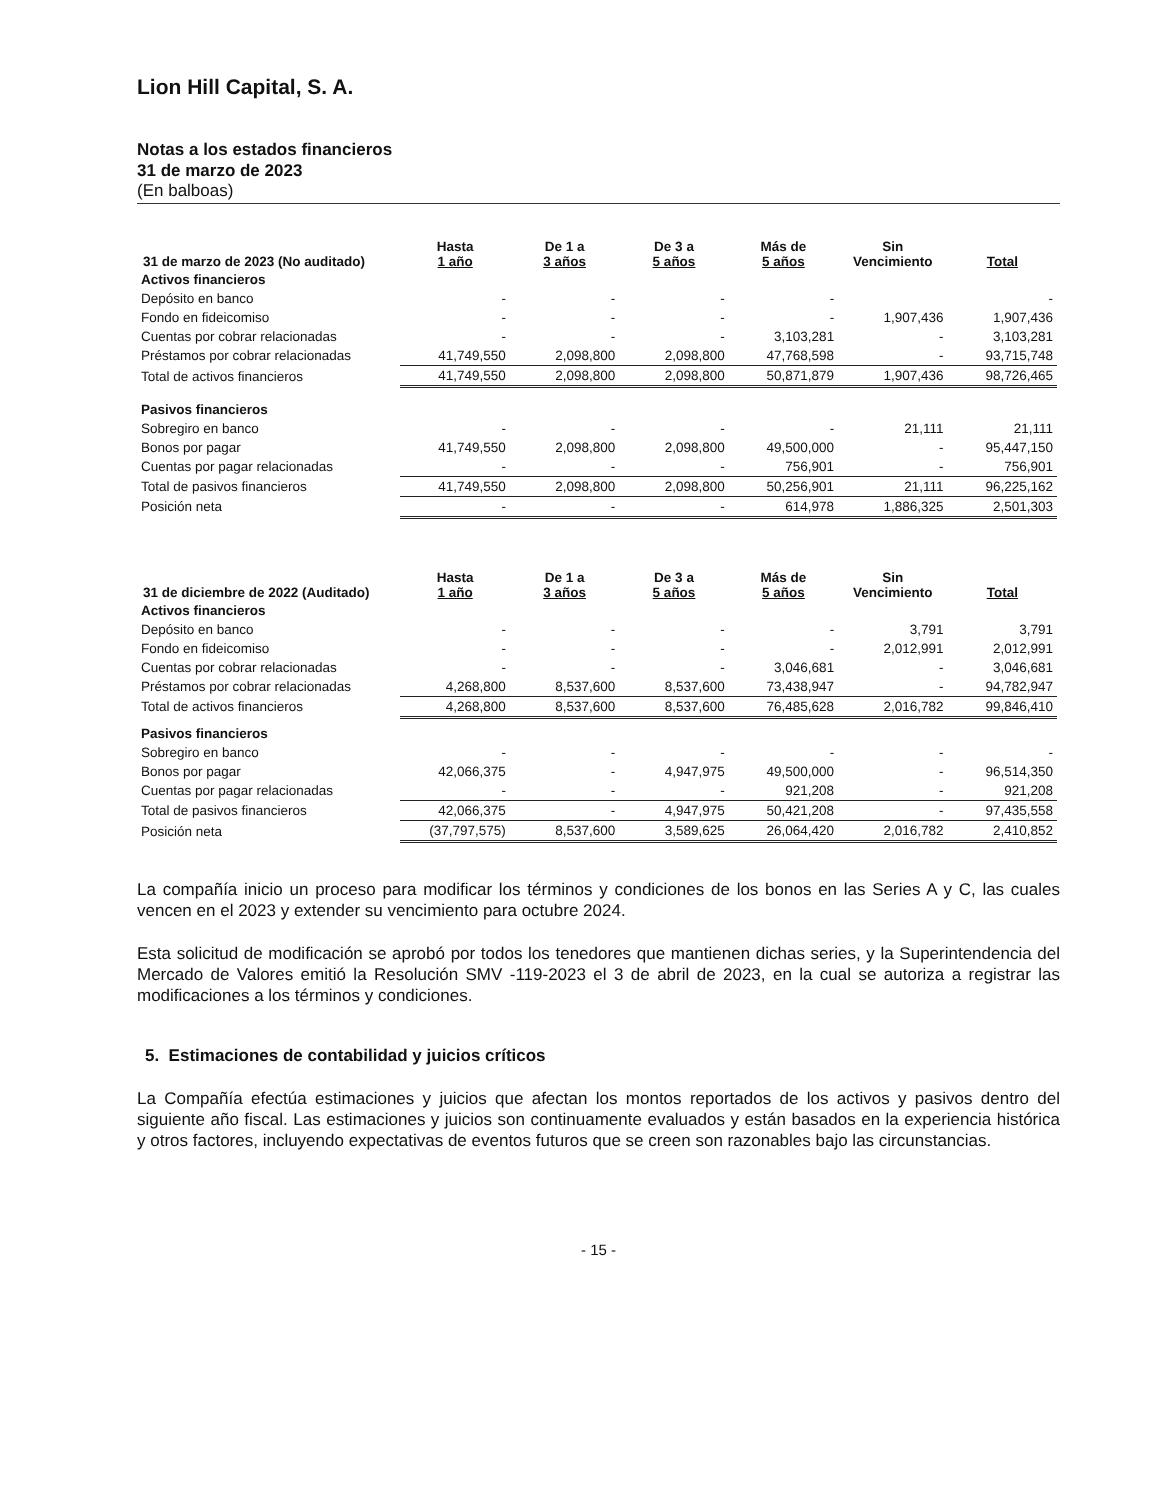Lion Hill Capital, S. A.
Notas a los estados financieros
31 de marzo de 2023
(En balboas)
| 31 de marzo de 2023 (No auditado) | Hasta 1 año | De 1 a 3 años | De 3 a 5 años | Más de 5 años | Sin Vencimiento | Total |
| --- | --- | --- | --- | --- | --- | --- |
| Activos financieros | | | | | | |
| Depósito en banco | - | - | - | - | | - |
| Fondo en fideicomiso | - | - | - | - | 1,907,436 | 1,907,436 |
| Cuentas por cobrar relacionadas | - | - | - | 3,103,281 | - | 3,103,281 |
| Préstamos por cobrar relacionadas | 41,749,550 | 2,098,800 | 2,098,800 | 47,768,598 | - | 93,715,748 |
| Total de activos financieros | 41,749,550 | 2,098,800 | 2,098,800 | 50,871,879 | 1,907,436 | 98,726,465 |
| Pasivos financieros | | | | | | |
| Sobregiro en banco | - | - | - | - | 21,111 | 21,111 |
| Bonos por pagar | 41,749,550 | 2,098,800 | 2,098,800 | 49,500,000 | - | 95,447,150 |
| Cuentas por pagar relacionadas | - | - | - | 756,901 | - | 756,901 |
| Total de pasivos financieros | 41,749,550 | 2,098,800 | 2,098,800 | 50,256,901 | 21,111 | 96,225,162 |
| Posición neta | - | - | - | 614,978 | 1,886,325 | 2,501,303 |
| 31 de diciembre de 2022 (Auditado) | Hasta 1 año | De 1 a 3 años | De 3 a 5 años | Más de 5 años | Sin Vencimiento | Total |
| --- | --- | --- | --- | --- | --- | --- |
| Activos financieros | | | | | | |
| Depósito en banco | - | - | - | - | 3,791 | 3,791 |
| Fondo en fideicomiso | - | - | - | - | 2,012,991 | 2,012,991 |
| Cuentas por cobrar relacionadas | - | - | - | 3,046,681 | - | 3,046,681 |
| Préstamos por cobrar relacionadas | 4,268,800 | 8,537,600 | 8,537,600 | 73,438,947 | - | 94,782,947 |
| Total de activos financieros | 4,268,800 | 8,537,600 | 8,537,600 | 76,485,628 | 2,016,782 | 99,846,410 |
| Pasivos financieros | | | | | | |
| Sobregiro en banco | - | - | - | - | - | - |
| Bonos por pagar | 42,066,375 | - | 4,947,975 | 49,500,000 | - | 96,514,350 |
| Cuentas por pagar relacionadas | - | - | - | 921,208 | - | 921,208 |
| Total de pasivos financieros | 42,066,375 | - | 4,947,975 | 50,421,208 | - | 97,435,558 |
| Posición neta | (37,797,575) | 8,537,600 | 3,589,625 | 26,064,420 | 2,016,782 | 2,410,852 |
La compañía inicio un proceso para modificar los términos y condiciones de los bonos en las Series A y C, las cuales vencen en el 2023 y extender su vencimiento para octubre 2024.
Esta solicitud de modificación se aprobó por todos los tenedores que mantienen dichas series, y la Superintendencia del Mercado de Valores emitió la Resolución SMV -119-2023 el 3 de abril de 2023, en la cual se autoriza a registrar las modificaciones a los términos y condiciones.
5. Estimaciones de contabilidad y juicios críticos
La Compañía efectúa estimaciones y juicios que afectan los montos reportados de los activos y pasivos dentro del siguiente año fiscal. Las estimaciones y juicios son continuamente evaluados y están basados en la experiencia histórica y otros factores, incluyendo expectativas de eventos futuros que se creen son razonables bajo las circunstancias.
- 15 -